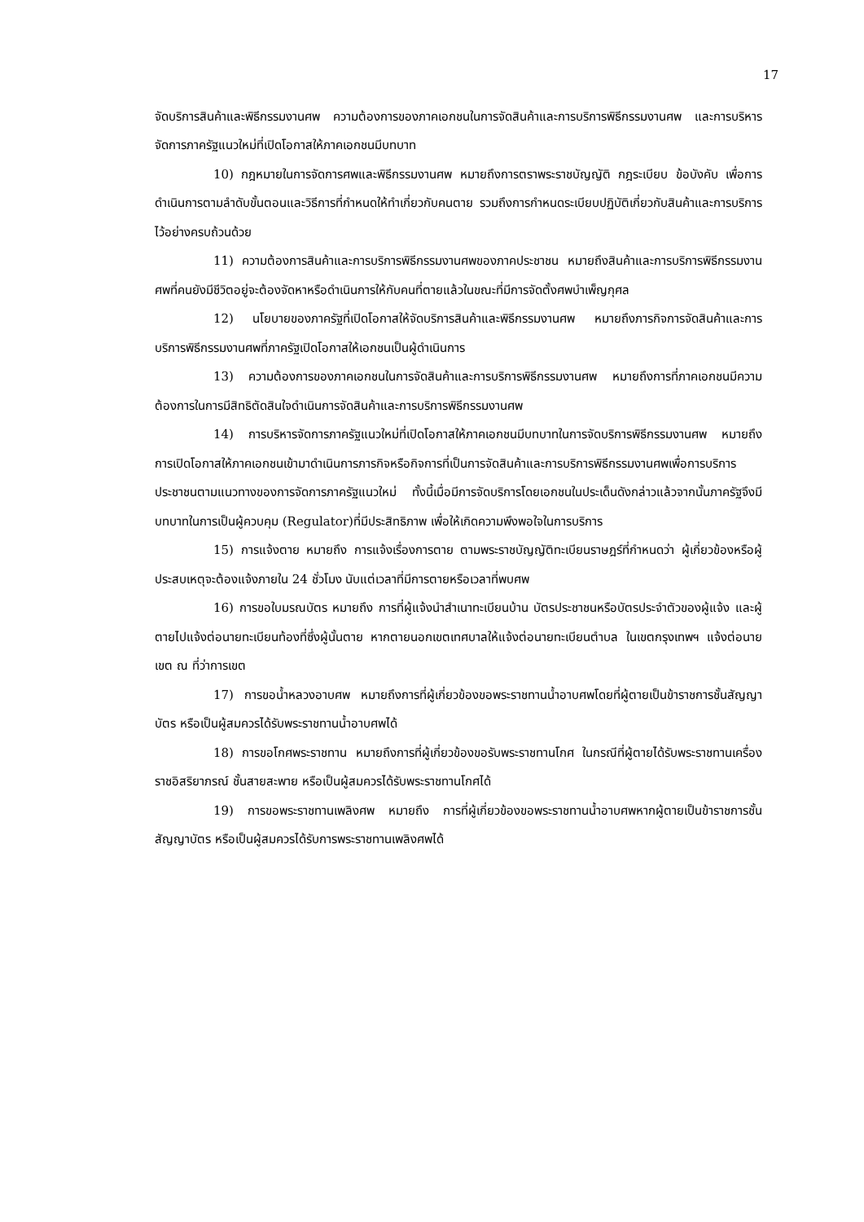17
จัดบริการสินค้าและพิธีกรรมงานศพ ความต้องการของภาคเอกชนในการจัดสินค้าและการบริการพิธีกรรมงานศพ และการบริหารจัดการภาครัฐแนวใหม่ที่เปิดโอกาสให้ภาคเอกชนมีบทบาท
10) กฎหมายในการจัดการศพและพิธีกรรมงานศพ หมายถึงการตราพระราชบัญญัติ กฎระเบียบ ข้อบังคับ เพื่อการดำเนินการตามลำดับขั้นตอนและวิธีการที่กำหนดให้ทำเกี่ยวกับคนตาย รวมถึงการกำหนดระเบียบปฏิบัติเกี่ยวกับสินค้าและการบริการไว้อย่างครบถ้วนด้วย
11) ความต้องการสินค้าและการบริการพิธีกรรมงานศพของภาคประชาชน หมายถึงสินค้าและการบริการพิธีกรรมงานศพที่คนยังมีชีวิตอยู่จะต้องจัดหาหรือดำเนินการให้กับคนที่ตายแล้วในขณะที่มีการจัดตั้งศพบำเพ็ญกุศล
12) นโยบายของภาครัฐที่เปิดโอกาสให้จัดบริการสินค้าและพิธีกรรมงานศพ หมายถึงภารกิจการจัดสินค้าและการบริการพิธีกรรมงานศพที่ภาครัฐเปิดโอกาสให้เอกชนเป็นผู้ดำเนินการ
13) ความต้องการของภาคเอกชนในการจัดสินค้าและการบริการพิธีกรรมงานศพ หมายถึงการที่ภาคเอกชนมีความต้องการในการมีสิทธิตัดสินใจดำเนินการจัดสินค้าและการบริการพิธีกรรมงานศพ
14) การบริหารจัดการภาครัฐแนวใหม่ที่เปิดโอกาสให้ภาคเอกชนมีบทบาทในการจัดบริการพิธีกรรมงานศพ หมายถึง การเปิดโอกาสให้ภาคเอกชนเข้ามาดำเนินการภารกิจหรือกิจการที่เป็นการจัดสินค้าและการบริการพิธีกรรมงานศพเพื่อการบริการประชาชนตามแนวทางของการจัดการภาครัฐแนวใหม่ ทั้งนี้เมื่อมีการจัดบริการโดยเอกชนในประเด็นดังกล่าวแล้วจากนั้นภาครัฐจึงมีบทบาทในการเป็นผู้ควบคุม (Regulator)ที่มีประสิทธิภาพ เพื่อให้เกิดความพึงพอใจในการบริการ
15) การแจ้งตาย หมายถึง การแจ้งเรื่องการตาย ตามพระราชบัญญัติทะเบียนราษฎร์ที่กำหนดว่า ผู้เกี่ยวข้องหรือผู้ประสบเหตุจะต้องแจ้งภายใน 24 ชั่วโมง นับแต่เวลาที่มีการตายหรือเวลาที่พบศพ
16) การขอใบมรณบัตร หมายถึง การที่ผู้แจ้งนำสำเนาทะเบียนบ้าน บัตรประชาชนหรือบัตรประจำตัวของผู้แจ้ง และผู้ตายไปแจ้งต่อนายทะเบียนท้องที่ซึ่งผู้นั้นตาย หากตายนอกเขตเทศบาลให้แจ้งต่อนายทะเบียนตำบล ในเขตกรุงเทพฯ แจ้งต่อนายเขต ณ ที่ว่าการเขต
17) การขอน้ำหลวงอาบศพ หมายถึงการที่ผู้เกี่ยวข้องขอพระราชทานน้ำอาบศพโดยที่ผู้ตายเป็นข้าราชการชั้นสัญญาบัตร หรือเป็นผู้สมควรได้รับพระราชทานน้ำอาบศพได้
18) การขอโกศพระราชทาน หมายถึงการที่ผู้เกี่ยวข้องขอรับพระราชทานโกศ ในกรณีที่ผู้ตายได้รับพระราชทานเครื่องราชอิสริยาภรณ์ ชั้นสายสะพาย หรือเป็นผู้สมควรได้รับพระราชทานโกศได้
19) การขอพระราชทานเพลิงศพ หมายถึง การที่ผู้เกี่ยวข้องขอพระราชทานน้ำอาบศพหากผู้ตายเป็นข้าราชการชั้นสัญญาบัตร หรือเป็นผู้สมควรได้รับการพระราชทานเพลิงศพได้